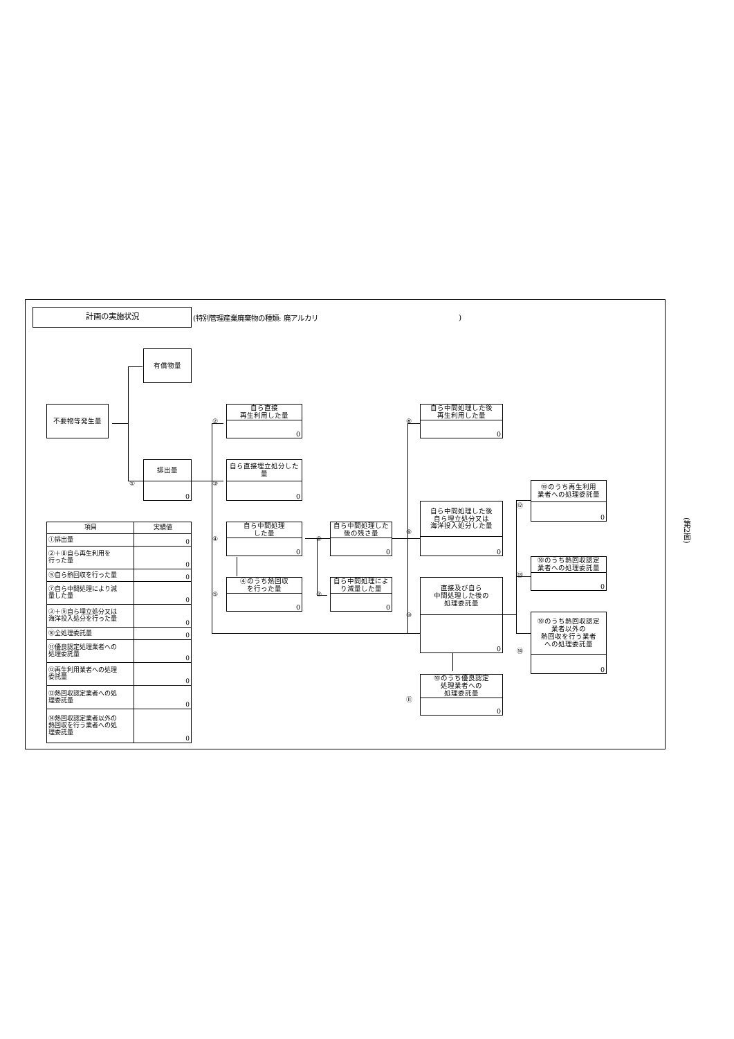計画の実施状況
(特別管理産業廃棄物の種類: 廃アルカリ )
有償物量
不要物等発生量
自ら直接
再生利用した量
0
②
自ら中間処理した後
再生利用した量
0
⑧
排出量
0
①
自ら直接埋立処分した量
0
③
⑩のうち再生利用
業者への処理委託量
0
⑫
自ら中間処理した後
自ら埋立処分又は
海洋投入処分した量
0
⑨
| 項目 | 実績値 |
| --- | --- |
| ①排出量 | 0 |
| ②＋⑧自ら再生利用を 行った量 | 0 |
| ⑤自ら熱回収を行った量 | 0 |
| ⑦自ら中間処理により減 量した量 | 0 |
| ③＋⑨自ら埋立処分又は 海洋投入処分を行った量 | 0 |
| ⑩全処理委託量 | 0 |
| ⑪優良認定処理業者への 処理委託量 | 0 |
| ⑫再生利用業者への処理 委託量 | 0 |
| ⑬熱回収認定業者への処 理委託量 | 0 |
| ⑭熱回収認定業者以外の 熱回収を行う業者への処 理委託量 | 0 |
自ら中間処理
した量
0
④
自ら中間処理した
後の残さ量
0
⑥
⑩のうち熱回収認定
業者への処理委託量
0
⑬
④のうち熱回収
を行った量
0
⑤
自ら中間処理によ
り減量した量
0
⑦
直接及び自ら
中間処理した後の
処理委託量
0
⑩
⑩のうち熱回収認定
業者以外の
熱回収を行う業者
への処理委託量
0
⑭
⑩のうち優良認定
処理業者への
処理委託量
0
⑪
(第2面)